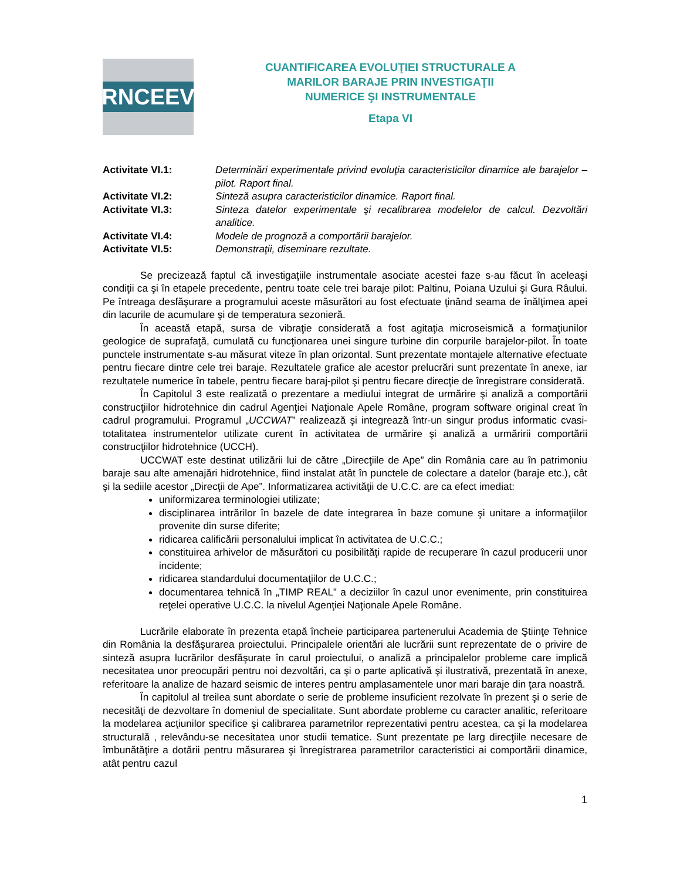RNCEEV
CUANTIFICAREA EVOLUŢIEI STRUCTURALE A
MARILOR BARAJE PRIN INVESTIGAŢII
NUMERICE ŞI INSTRUMENTALE
Etapa VI
| Activitate VI.1: | Determinări experimentale privind evoluţia caracteristicilor dinamice ale barajelor – pilot. Raport final. |
| Activitate VI.2: | Sinteză asupra caracteristicilor dinamice. Raport final. |
| Activitate VI.3: | Sinteza datelor experimentale şi recalibrarea modelelor de calcul. Dezvoltări analitice. |
| Activitate VI.4: | Modele de prognoză a comportării barajelor. |
| Activitate VI.5: | Demonstraţii, diseminare rezultate. |
Se precizează faptul că investigaţiile instrumentale asociate acestei faze s-au făcut în aceleaşi condiţii ca şi în etapele precedente, pentru toate cele trei baraje pilot: Paltinu, Poiana Uzului şi Gura Râului. Pe întreaga desfăşurare a programului aceste măsurători au fost efectuate ţinând seama de înălţimea apei din lacurile de acumulare şi de temperatura sezonieră.
În această etapă, sursa de vibraţie considerată a fost agitaţia microseismică a formaţiunilor geologice de suprafaţă, cumulată cu funcţionarea unei singure turbine din corpurile barajelor-pilot. În toate punctele instrumentate s-au măsurat viteze în plan orizontal. Sunt prezentate montajele alternative efectuate pentru fiecare dintre cele trei baraje. Rezultatele grafice ale acestor prelucrări sunt prezentate în anexe, iar rezultatele numerice în tabele, pentru fiecare baraj-pilot şi pentru fiecare direcţie de înregistrare considerată.
În Capitolul 3 este realizată o prezentare a mediului integrat de urmărire şi analiză a comportării construcţiilor hidrotehnice din cadrul Agenţiei Naţionale Apele Române, program software original creat în cadrul programului. Programul „UCCWAT” realizează şi integrează într-un singur produs informatic cvasi-totalitatea instrumentelor utilizate curent în activitatea de urmărire şi analiză a urmăririi comportării construcţiilor hidrotehnice (UCCH).
UCCWAT este destinat utilizării lui de către „Direcţiile de Ape” din România care au în patrimoniu baraje sau alte amenajări hidrotehnice, fiind instalat atât în punctele de colectare a datelor (baraje etc.), cât şi la sediile acestor „Direcţii de Ape”. Informatizarea activităţii de U.C.C. are ca efect imediat:
uniformizarea terminologiei utilizate;
disciplinarea intrărilor în bazele de date integrarea în baze comune şi unitare a informaţiilor provenite din surse diferite;
ridicarea calificării personalului implicat în activitatea de U.C.C.;
constituirea arhivelor de măsurători cu posibilităţi rapide de recuperare în cazul producerii unor incidente;
ridicarea standardului documentaţiilor de U.C.C.;
documentarea tehnică în „TIMP REAL” a deciziilor în cazul unor evenimente, prin constituirea reţelei operative U.C.C. la nivelul Agenţiei Naţionale Apele Române.
Lucrările elaborate în prezenta etapă încheie participarea partenerului Academia de Ştiinţe Tehnice din România la desfăşurarea proiectului. Principalele orientări ale lucrării sunt reprezentate de o privire de sinteză asupra lucrărilor desfăşurate în carul proiectului, o analiză a principalelor probleme care implică necesitatea unor preocupări pentru noi dezvoltări, ca şi o parte aplicativă şi ilustrativă, prezentată în anexe, referitoare la analize de hazard seismic de interes pentru amplasamentele unor mari baraje din ţara noastră.
În capitolul al treilea sunt abordate o serie de probleme insuficient rezolvate în prezent şi o serie de necesităţi de dezvoltare în domeniul de specialitate. Sunt abordate probleme cu caracter analitic, referitoare la modelarea acţiunilor specifice şi calibrarea parametrilor reprezentativi pentru acestea, ca şi la modelarea structurală , relevându-se necesitatea unor studii tematice. Sunt prezentate pe larg direcţiile necesare de îmbunătăţire a dotării pentru măsurarea şi înregistrarea parametrilor caracteristici ai comportării dinamice, atât pentru cazul
1